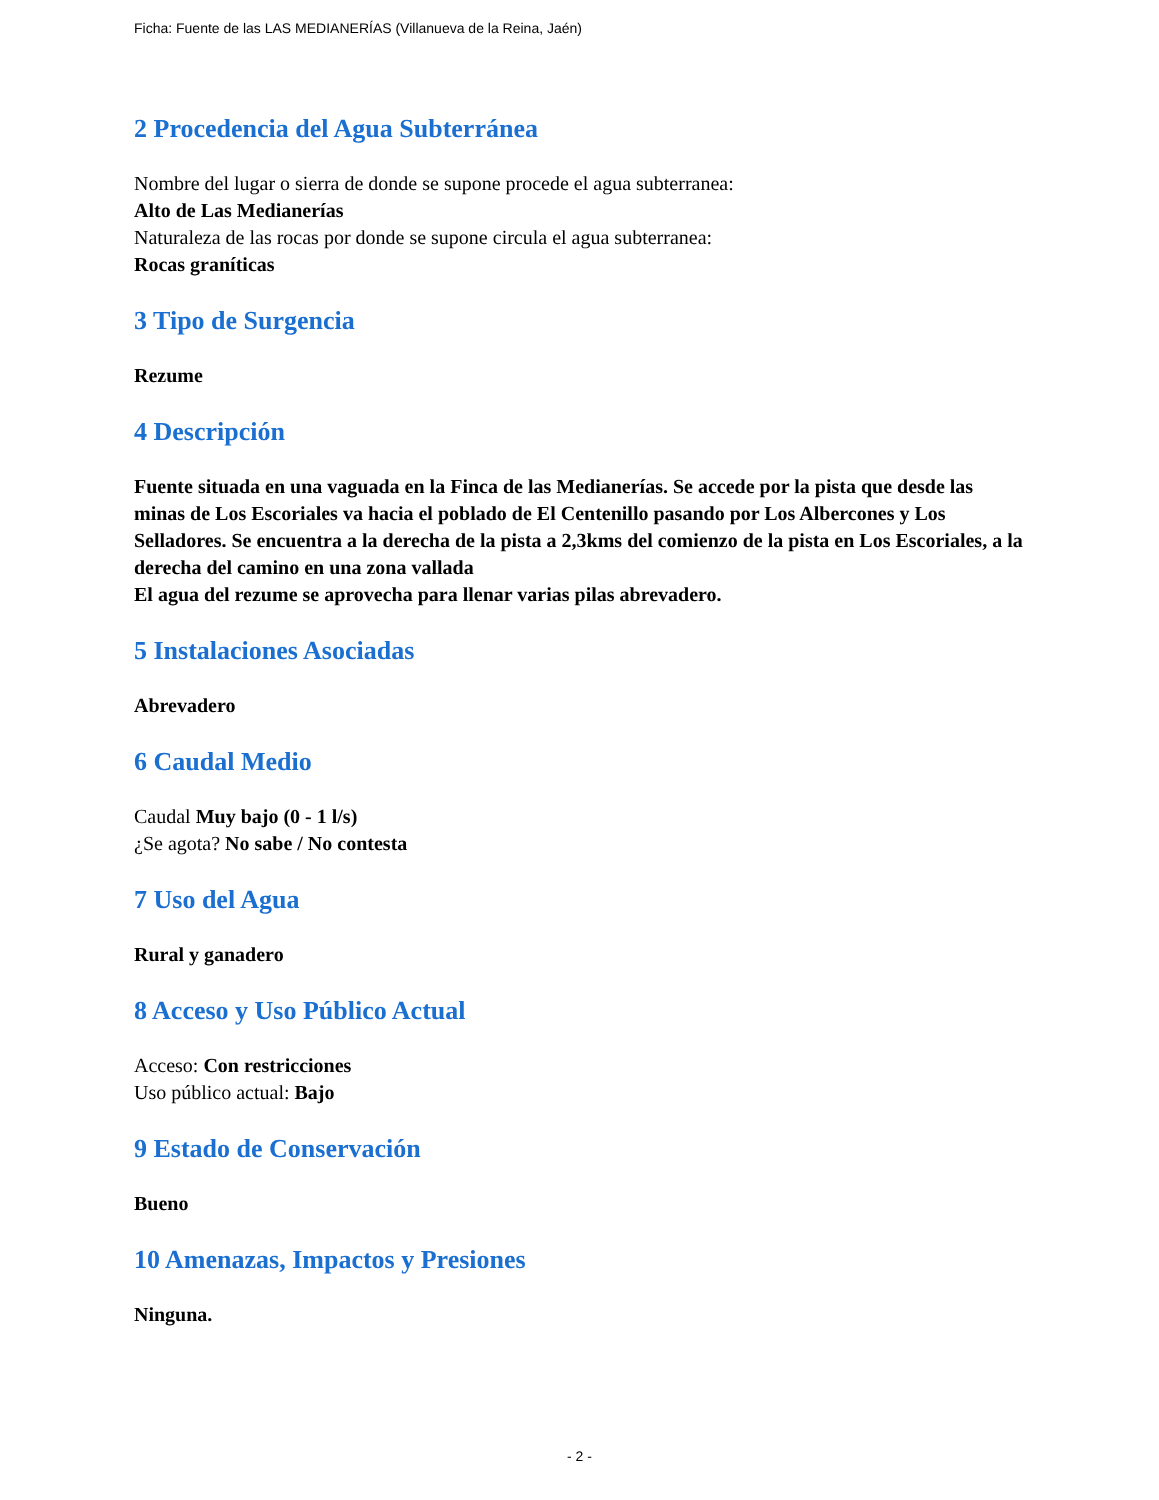Ficha: Fuente de las LAS MEDIANERÍAS (Villanueva de la Reina, Jaén)
2 Procedencia del Agua Subterránea
Nombre del lugar o sierra de donde se supone procede el agua subterranea:
Alto de Las Medianerías
Naturaleza de las rocas por donde se supone circula el agua subterranea:
Rocas graníticas
3 Tipo de Surgencia
Rezume
4 Descripción
Fuente situada en una vaguada en la Finca de las Medianerías. Se accede por la pista que desde las minas de Los Escoriales va hacia el poblado de El Centenillo pasando por Los Albercones y Los Selladores. Se encuentra a la derecha de la pista a 2,3kms del comienzo de la pista en Los Escoriales, a la derecha del camino en una zona vallada
El agua del rezume se aprovecha para llenar varias pilas abrevadero.
5 Instalaciones Asociadas
Abrevadero
6 Caudal Medio
Caudal Muy bajo (0 - 1 l/s)
¿Se agota? No sabe / No contesta
7 Uso del Agua
Rural y ganadero
8 Acceso y Uso Público Actual
Acceso: Con restricciones
Uso público actual: Bajo
9 Estado de Conservación
Bueno
10 Amenazas, Impactos y Presiones
Ninguna.
- 2 -